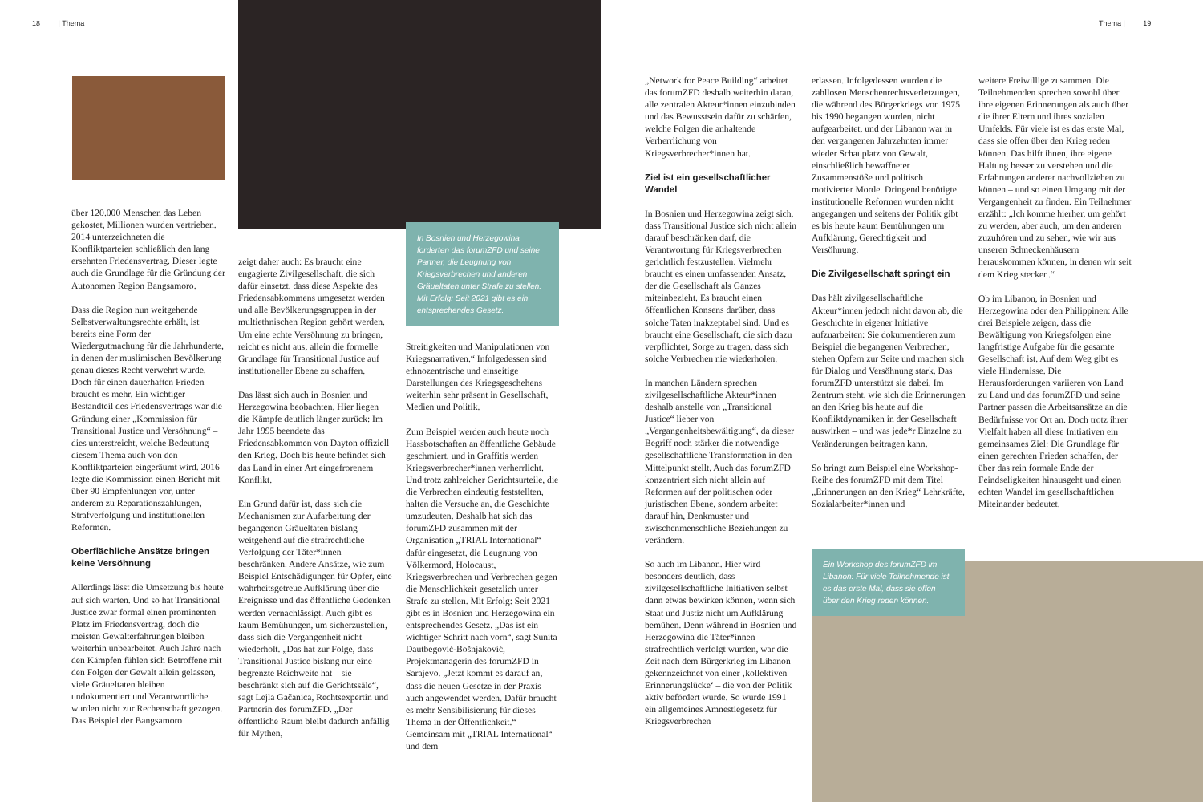18 | Thema Thema | 19
über 120.000 Menschen das Leben gekostet, Millionen wurden vertrieben. 2014 unterzeichneten die Konfliktparteien schließlich den lang ersehnten Friedensvertrag. Dieser legte auch die Grundlage für die Gründung der Autonomen Region Bangsamoro.
Dass die Region nun weitgehende Selbstverwaltungsrechte erhält, ist bereits eine Form der Wiedergutmachung für die Jahrhunderte, in denen der muslimischen Bevölkerung genau dieses Recht verwehrt wurde. Doch für einen dauerhaften Frieden braucht es mehr. Ein wichtiger Bestandteil des Friedensvertrags war die Gründung einer „Kommission für Transitional Justice und Versöhnung“ – dies unterstreicht, welche Bedeutung diesem Thema auch von den Konfliktparteien eingeräumt wird. 2016 legte die Kommission einen Bericht mit über 90 Empfehlungen vor, unter anderem zu Reparationszahlungen, Strafverfolgung und institutionellen Reformen.
Oberflächliche Ansätze bringen keine Versöhnung
Allerdings lässt die Umsetzung bis heute auf sich warten. Und so hat Transitional Justice zwar formal einen prominenten Platz im Friedensvertrag, doch die meisten Gewalterfahrungen bleiben weiterhin unbearbeitet. Auch Jahre nach den Kämpfen fühlen sich Betroffene mit den Folgen der Gewalt allein gelassen, viele Gräueltaten bleiben undokumentiert und Verantwortliche wurden nicht zur Rechenschaft gezogen. Das Beispiel der Bangsamoro
zeigt daher auch: Es braucht eine engagierte Zivilgesellschaft, die sich dafür einsetzt, dass diese Aspekte des Friedensabkommens umgesetzt werden und alle Bevölkerungsgruppen in der multiethnischen Region gehört werden. Um eine echte Versöhnung zu bringen, reicht es nicht aus, allein die formelle Grundlage für Transitional Justice auf institutioneller Ebene zu schaffen.
Das lässt sich auch in Bosnien und Herzegowina beobachten. Hier liegen die Kämpfe deutlich länger zurück: Im Jahr 1995 beendete das Friedensabkommen von Dayton offiziell den Krieg. Doch bis heute befindet sich das Land in einer Art eingefrorenem Konflikt.
Ein Grund dafür ist, dass sich die Mechanismen zur Aufarbeitung der begangenen Gräueltaten bislang weitgehend auf die strafrechtliche Verfolgung der Täter*innen beschränken. Andere Ansätze, wie zum Beispiel Entschädigungen für Opfer, eine wahrheitsgetreue Aufklärung über die Ereignisse und das öffentliche Gedenken werden vernachlässigt. Auch gibt es kaum Bemühungen, um sicherzustellen, dass sich die Vergangenheit nicht wiederholt. „Das hat zur Folge, dass Transitional Justice bislang nur eine begrenzte Reichweite hat – sie beschränkt sich auf die Gerichtssäle“, sagt Lejla Gačanica, Rechtsexpertin und Partnerin des forumZFD. „Der öffentliche Raum bleibt dadurch anfällig für Mythen,
In Bosnien und Herzegowina forderten das forumZFD und seine Partner, die Leugnung von Kriegsverbrechen und anderen Gräueltaten unter Strafe zu stellen. Mit Erfolg: Seit 2021 gibt es ein entsprechendes Gesetz.
Streitigkeiten und Manipulationen von Kriegsnarrativen.“ Infolgedessen sind ethnozentrische und einseitige Darstellungen des Kriegsgeschehens weiterhin sehr präsent in Gesellschaft, Medien und Politik.
Zum Beispiel werden auch heute noch Hassbotschaften an öffentliche Gebäude geschmiert, und in Graffitis werden Kriegsverbrecher*innen verherrlicht. Und trotz zahlreicher Gerichtsurteile, die die Verbrechen eindeutig feststellten, halten die Versuche an, die Geschichte umzudeuten. Deshalb hat sich das forumZFD zusammen mit der Organisation „TRIAL International“ dafür eingesetzt, die Leugnung von Völkermord, Holocaust, Kriegsverbrechen und Verbrechen gegen die Menschlichkeit gesetzlich unter Strafe zu stellen. Mit Erfolg: Seit 2021 gibt es in Bosnien und Herzegowina ein entsprechendes Gesetz. „Das ist ein wichtiger Schritt nach vorn“, sagt Sunita Dautbegović-Bošnjaković, Projektmanagerin des forumZFD in Sarajevo. „Jetzt kommt es darauf an, dass die neuen Gesetze in der Praxis auch angewendet werden. Dafür braucht es mehr Sensibilisierung für dieses Thema in der Öffentlichkeit.“ Gemeinsam mit „TRIAL International“ und dem
„Network for Peace Building“ arbeitet das forumZFD deshalb weiterhin daran, alle zentralen Akteur*innen einzubinden und das Bewusstsein dafür zu schärfen, welche Folgen die anhaltende Verherrlichung von Kriegsverbrecher*innen hat.
Ziel ist ein gesellschaftlicher Wandel
In Bosnien und Herzegowina zeigt sich, dass Transitional Justice sich nicht allein darauf beschränken darf, die Verantwortung für Kriegsverbrechen gerichtlich festzustellen. Vielmehr braucht es einen umfassenden Ansatz, der die Gesellschaft als Ganzes miteinbezieht. Es braucht einen öffentlichen Konsens darüber, dass solche Taten inakzeptabel sind. Und es braucht eine Gesellschaft, die sich dazu verpflichtet, Sorge zu tragen, dass sich solche Verbrechen nie wiederholen.
In manchen Ländern sprechen zivilgesellschaftliche Akteur*innen deshalb anstelle von „Transitional Justice“ lieber von „Vergangenheitsbewältigung“, da dieser Begriff noch stärker die notwendige gesellschaftliche Transformation in den Mittelpunkt stellt. Auch das forumZFD konzentriert sich nicht allein auf Reformen auf der politischen oder juristischen Ebene, sondern arbeitet darauf hin, Denkmuster und zwischenmenschliche Beziehungen zu verändern.
So auch im Libanon. Hier wird besonders deutlich, dass zivilgesellschaftliche Initiativen selbst dann etwas bewirken können, wenn sich Staat und Justiz nicht um Aufklärung bemühen. Denn während in Bosnien und Herzegowina die Täter*innen strafrechtlich verfolgt wurden, war die Zeit nach dem Bürgerkrieg im Libanon gekennzeichnet von einer ‚kollektiven Erinnerungslücke‘ – die von der Politik aktiv befördert wurde. So wurde 1991 ein allgemeines Amnestiegesetz für Kriegsverbrechen
erlassen. Infolgedessen wurden die zahllosen Menschenrechtsverletzungen, die während des Bürgerkriegs von 1975 bis 1990 begangen wurden, nicht aufgearbeitet, und der Libanon war in den vergangenen Jahrzehnten immer wieder Schauplatz von Gewalt, einschließlich bewaffneter Zusammenstöße und politisch motivierter Morde. Dringend benötigte institutionelle Reformen wurden nicht angegangen und seitens der Politik gibt es bis heute kaum Bemühungen um Aufklärung, Gerechtigkeit und Versöhnung.
Die Zivilgesellschaft springt ein
Das hält zivilgesellschaftliche Akteur*innen jedoch nicht davon ab, die Geschichte in eigener Initiative aufzuarbeiten: Sie dokumentieren zum Beispiel die begangenen Verbrechen, stehen Opfern zur Seite und machen sich für Dialog und Versöhnung stark. Das forumZFD unterstützt sie dabei. Im Zentrum steht, wie sich die Erinnerungen an den Krieg bis heute auf die Konfliktdynamiken in der Gesellschaft auswirken – und was jede*r Einzelne zu Veränderungen beitragen kann.
So bringt zum Beispiel eine Workshop-Reihe des forumZFD mit dem Titel „Erinnerungen an den Krieg“ Lehrkräfte, Sozialarbeiter*innen und
Ein Workshop des forumZFD im Libanon: Für viele Teilnehmende ist es das erste Mal, dass sie offen über den Krieg reden können.
weitere Freiwillige zusammen. Die Teilnehmenden sprechen sowohl über ihre eigenen Erinnerungen als auch über die ihrer Eltern und ihres sozialen Umfelds. Für viele ist es das erste Mal, dass sie offen über den Krieg reden können. Das hilft ihnen, ihre eigene Haltung besser zu verstehen und die Erfahrungen anderer nachvollziehen zu können – und so einen Umgang mit der Vergangenheit zu finden. Ein Teilnehmer erzählt: „Ich komme hierher, um gehört zu werden, aber auch, um den anderen zuzuhören und zu sehen, wie wir aus unseren Schneckenhäusern herauskommen können, in denen wir seit dem Krieg stecken.“
Ob im Libanon, in Bosnien und Herzegowina oder den Philippinen: Alle drei Beispiele zeigen, dass die Bewältigung von Kriegsfolgen eine langfristige Aufgabe für die gesamte Gesellschaft ist. Auf dem Weg gibt es viele Hindernisse. Die Herausforderungen variieren von Land zu Land und das forumZFD und seine Partner passen die Arbeitsansätze an die Bedürfnisse vor Ort an. Doch trotz ihrer Vielfalt haben all diese Initiativen ein gemeinsames Ziel: Die Grundlage für einen gerechten Frieden schaffen, der über das rein formale Ende der Feindseligkeiten hinausgeht und einen echten Wandel im gesellschaftlichen Miteinander bedeutet.